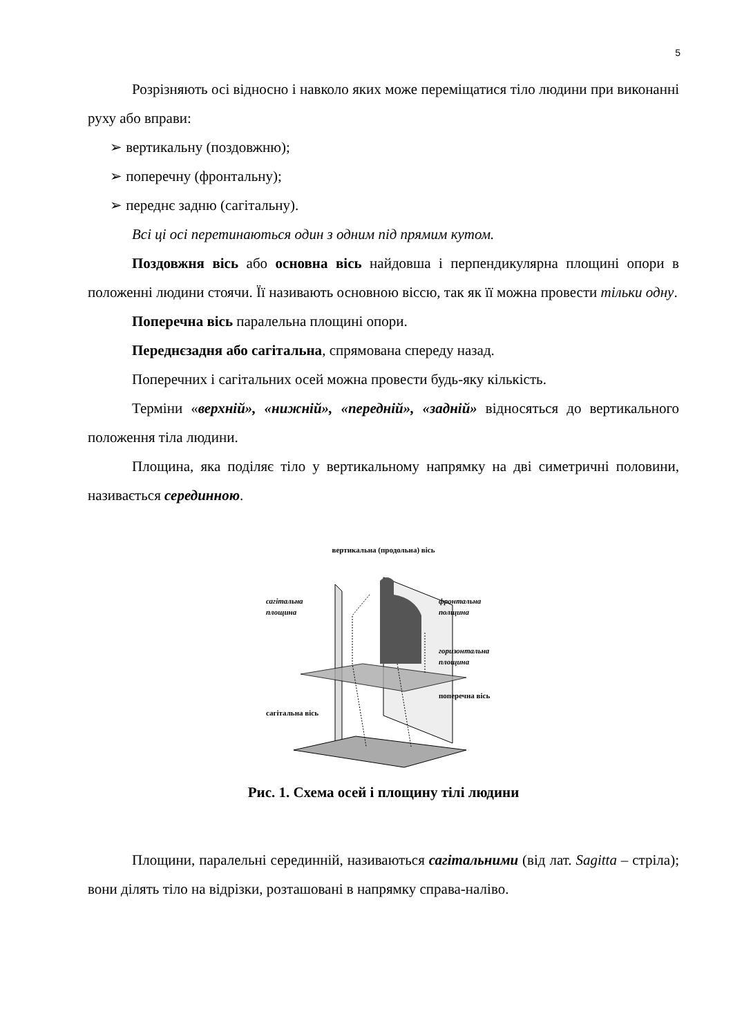5
Розрізняють осі відносно і навколо яких може переміщатися тіло людини при виконанні руху або вправи:
➢ вертикальну (поздовжню);
➢ поперечну (фронтальну);
➢ переднє задню (сагітальну).
Всі ці осі перетинаються один з одним під прямим кутом.
Поздовжня вісь або основна вісь найдовша і перпендикулярна площині опори в положенні людини стоячи. Її називають основною віссю, так як її можна провести тільки одну.
Поперечна вісь паралельна площині опори.
Переднєзадня або сагітальна, спрямована спереду назад.
Поперечних і сагітальних осей можна провести будь-яку кількість.
Терміни «верхній», «нижній», «передній», «задній» відносяться до вертикального положення тіла людини.
Площина, яка поділяє тіло у вертикальному напрямку на дві симетричні половини, називається серединною.
вертикальна (продольна) вісь
сагітальна
площина
фронтальна
полщина
горизонтальна
площина
поперечна вісь
сагітальна вісь
Рис. 1. Схема осей і площину тілі людини
Площини, паралельні серединній, називаються сагітальними (від лат. Sagitta – стріла); вони ділять тіло на відрізки, розташовані в напрямку справа-наліво.